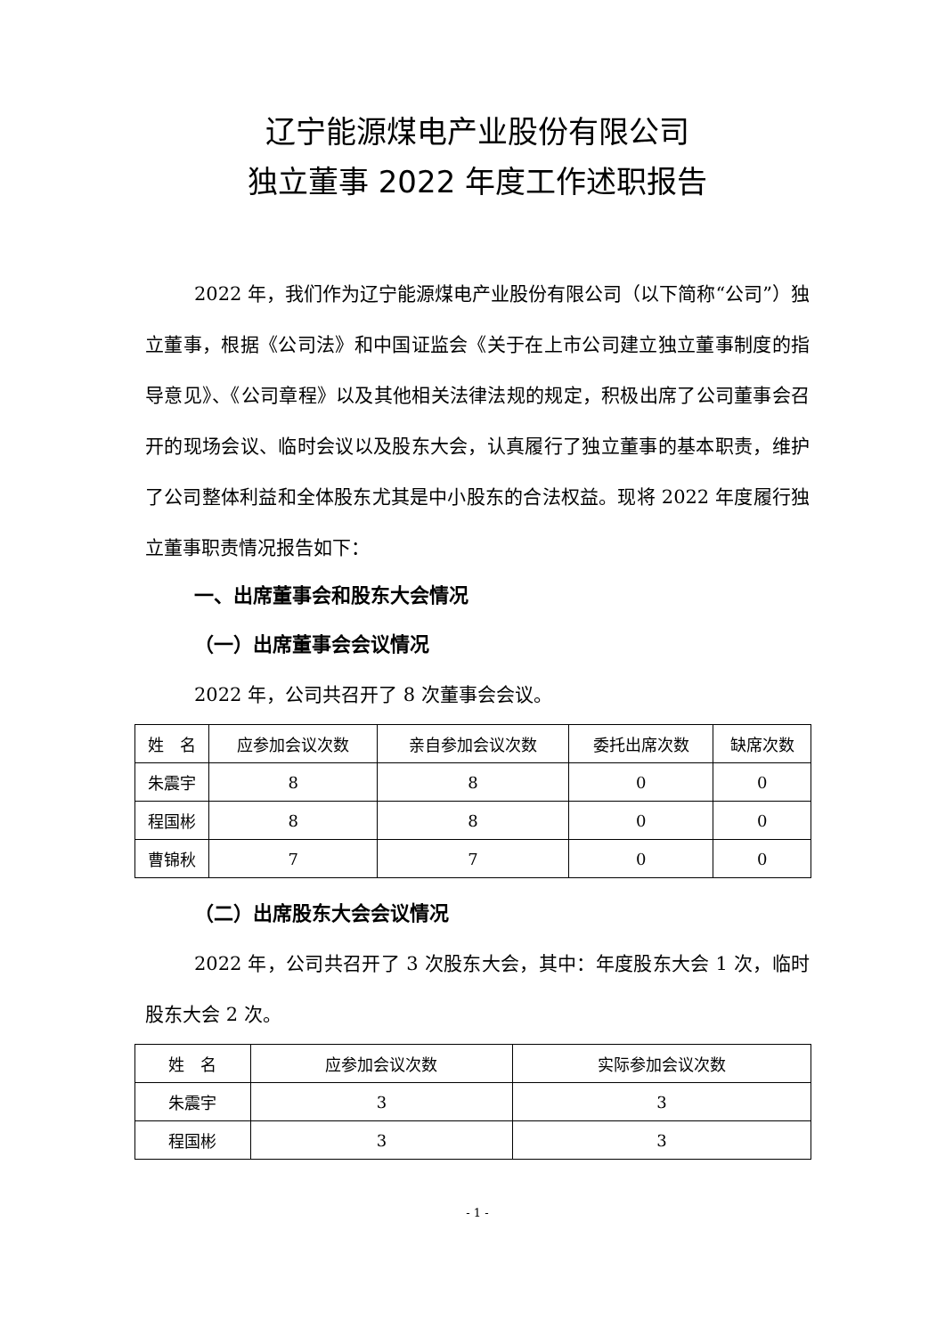辽宁能源煤电产业股份有限公司
独立董事 2022 年度工作述职报告
2022 年，我们作为辽宁能源煤电产业股份有限公司（以下简称“公司”）独立董事，根据《公司法》和中国证监会《关于在上市公司建立独立董事制度的指导意见》、《公司章程》以及其他相关法律法规的规定，积极出席了公司董事会召开的现场会议、临时会议以及股东大会，认真履行了独立董事的基本职责，维护了公司整体利益和全体股东尤其是中小股东的合法权益。现将 2022 年度履行独立董事职责情况报告如下：
一、出席董事会和股东大会情况
（一）出席董事会会议情况
2022 年，公司共召开了 8 次董事会会议。
| 姓 名 | 应参加会议次数 | 亲自参加会议次数 | 委托出席次数 | 缺席次数 |
| --- | --- | --- | --- | --- |
| 朱震宇 | 8 | 8 | 0 | 0 |
| 程国彬 | 8 | 8 | 0 | 0 |
| 曹锦秋 | 7 | 7 | 0 | 0 |
（二）出席股东大会会议情况
2022 年，公司共召开了 3 次股东大会，其中：年度股东大会 1 次，临时股东大会 2 次。
| 姓 名 | 应参加会议次数 | 实际参加会议次数 |
| --- | --- | --- |
| 朱震宇 | 3 | 3 |
| 程国彬 | 3 | 3 |
- 1 -